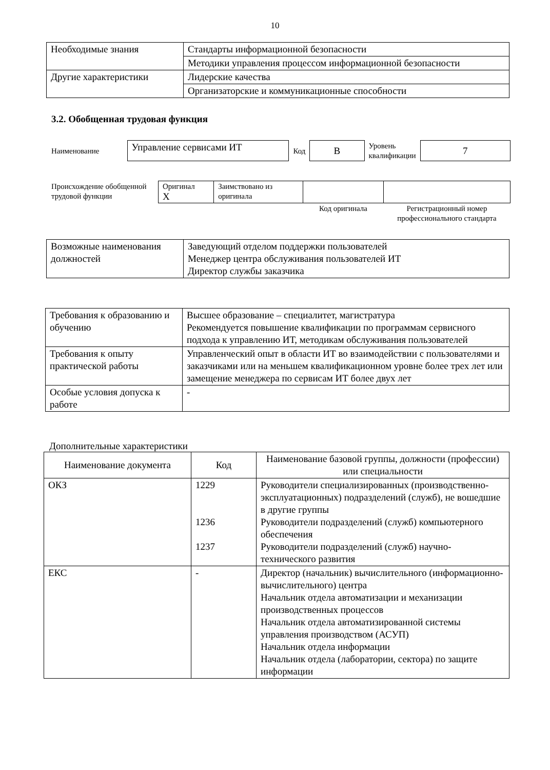10
| Необходимые знания | Стандарты информационной безопасности |
| | Методики управления процессом информационной безопасности |
| Другие характеристики | Лидерские качества |
| | Организаторские и коммуникационные способности |
3.2. Обобщенная трудовая функция
| Наименование | Управление сервисами ИТ | Код | B | Уровень квалификации | 7 |
| Происхождение обобщенной трудовой функции | Оригинал X | Заимствовано из оригинала | | |
| | | | Код оригинала | Регистрационный номер профессионального стандарта |
| Возможные наименования должностей | Заведующий отделом поддержки пользователей Менеджер центра обслуживания пользователей ИТ Директор службы заказчика |
| Требования к образованию и обучению | Высшее образование – специалитет, магистратура Рекомендуется повышение квалификации по программам сервисного подхода к управлению ИТ, методикам обслуживания пользователей |
| Требования к опыту практической работы | Управленческий опыт в области ИТ во взаимодействии с пользователями и заказчиками или на меньшем квалификационном уровне более трех лет или замещение менеджера по сервисам ИТ более двух лет |
| Особые условия допуска к работе | - |
Дополнительные характеристики
| Наименование документа | Код | Наименование базовой группы, должности (профессии) или специальности |
| --- | --- | --- |
| ОКЗ | 1229 1236 1237 | Руководители специализированных (производственно-эксплуатационных) подразделений (служб), не вошедшие в другие группы Руководители подразделений (служб) компьютерного обеспечения Руководители подразделений (служб) научно-технического развития |
| ЕКС | - | Директор (начальник) вычислительного (информационно-вычислительного) центра Начальник отдела автоматизации и механизации производственных процессов Начальник отдела автоматизированной системы управления производством (АСУП) Начальник отдела информации Начальник отдела (лаборатории, сектора) по защите информации |